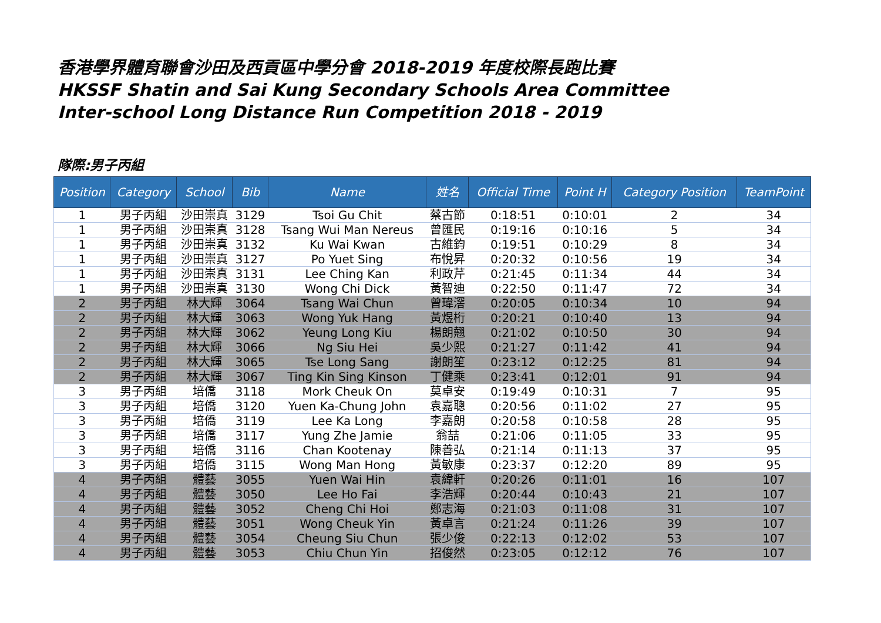香港學界體育聯會沙田及西貢區中學分會 2018-2019 年度校際長跑比賽
HKSSF Shatin and Sai Kung Secondary Schools Area Committee
Inter-school Long Distance Run Competition 2018 - 2019
隊際:男子丙組
| Position | Category | School | Bib | Name | 姓名 | Official Time | Point H | Category Position | TeamPoint |
| --- | --- | --- | --- | --- | --- | --- | --- | --- | --- |
| 1 | 男子丙組 | 沙田崇真 | 3129 | Tsoi Gu Chit | 蔡古節 | 0:18:51 | 0:10:01 | 2 | 34 |
| 1 | 男子丙組 | 沙田崇真 | 3128 | Tsang Wui Man Nereus | 曾匯民 | 0:19:16 | 0:10:16 | 5 | 34 |
| 1 | 男子丙組 | 沙田崇真 | 3132 | Ku Wai Kwan | 古維鈞 | 0:19:51 | 0:10:29 | 8 | 34 |
| 1 | 男子丙組 | 沙田崇真 | 3127 | Po Yuet Sing | 布悅昇 | 0:20:32 | 0:10:56 | 19 | 34 |
| 1 | 男子丙組 | 沙田崇真 | 3131 | Lee Ching Kan | 利政芹 | 0:21:45 | 0:11:34 | 44 | 34 |
| 1 | 男子丙組 | 沙田崇真 | 3130 | Wong Chi Dick | 黃智迪 | 0:22:50 | 0:11:47 | 72 | 34 |
| 2 | 男子丙組 | 林大輝 | 3064 | Tsang Wai Chun | 曾瑋滘 | 0:20:05 | 0:10:34 | 10 | 94 |
| 2 | 男子丙組 | 林大輝 | 3063 | Wong Yuk Hang | 黃煜桁 | 0:20:21 | 0:10:40 | 13 | 94 |
| 2 | 男子丙組 | 林大輝 | 3062 | Yeung Long Kiu | 楊朗翹 | 0:21:02 | 0:10:50 | 30 | 94 |
| 2 | 男子丙組 | 林大輝 | 3066 | Ng Siu Hei | 吳少熙 | 0:21:27 | 0:11:42 | 41 | 94 |
| 2 | 男子丙組 | 林大輝 | 3065 | Tse Long Sang | 謝朗笙 | 0:23:12 | 0:12:25 | 81 | 94 |
| 2 | 男子丙組 | 林大輝 | 3067 | Ting Kin Sing Kinson | 丁健乘 | 0:23:41 | 0:12:01 | 91 | 94 |
| 3 | 男子丙組 | 培僑 | 3118 | Mork Cheuk On | 莫卓安 | 0:19:49 | 0:10:31 | 7 | 95 |
| 3 | 男子丙組 | 培僑 | 3120 | Yuen Ka-Chung John | 袁嘉聰 | 0:20:56 | 0:11:02 | 27 | 95 |
| 3 | 男子丙組 | 培僑 | 3119 | Lee Ka Long | 李嘉朗 | 0:20:58 | 0:10:58 | 28 | 95 |
| 3 | 男子丙組 | 培僑 | 3117 | Yung Zhe Jamie | 翁喆 | 0:21:06 | 0:11:05 | 33 | 95 |
| 3 | 男子丙組 | 培僑 | 3116 | Chan Kootenay | 陳善弘 | 0:21:14 | 0:11:13 | 37 | 95 |
| 3 | 男子丙組 | 培僑 | 3115 | Wong Man Hong | 黃敏康 | 0:23:37 | 0:12:20 | 89 | 95 |
| 4 | 男子丙組 | 體藝 | 3055 | Yuen Wai Hin | 袁緯軒 | 0:20:26 | 0:11:01 | 16 | 107 |
| 4 | 男子丙組 | 體藝 | 3050 | Lee Ho Fai | 李浩輝 | 0:20:44 | 0:10:43 | 21 | 107 |
| 4 | 男子丙組 | 體藝 | 3052 | Cheng Chi Hoi | 鄭志海 | 0:21:03 | 0:11:08 | 31 | 107 |
| 4 | 男子丙組 | 體藝 | 3051 | Wong Cheuk Yin | 黃卓言 | 0:21:24 | 0:11:26 | 39 | 107 |
| 4 | 男子丙組 | 體藝 | 3054 | Cheung Siu Chun | 張少俊 | 0:22:13 | 0:12:02 | 53 | 107 |
| 4 | 男子丙組 | 體藝 | 3053 | Chiu Chun Yin | 招俊然 | 0:23:05 | 0:12:12 | 76 | 107 |